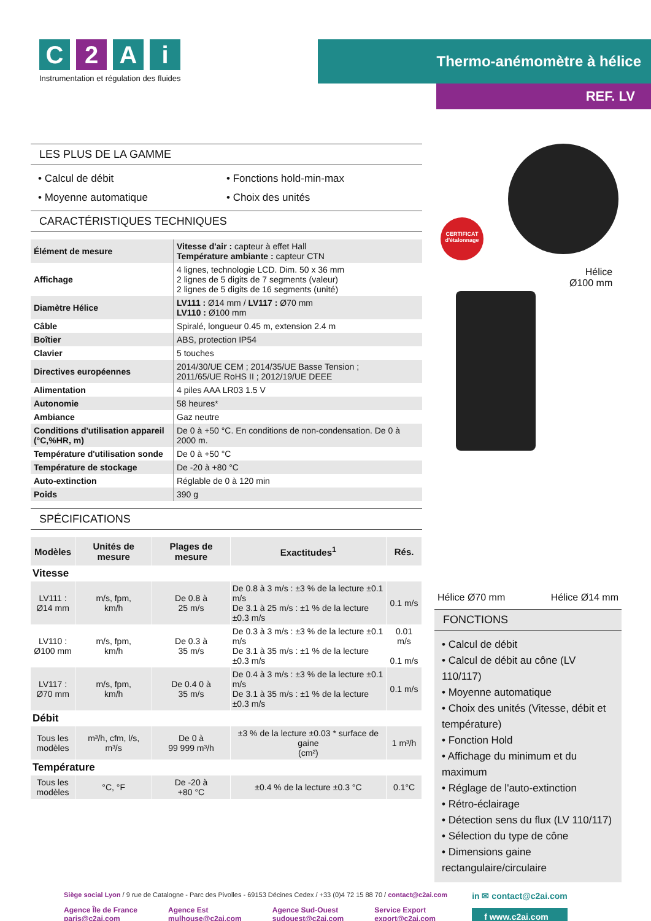C 2 A i
Instrumentation et régulation des fluides
Thermo-anémomètre à hélice
REF. LV
LES PLUS DE LA GAMME
• Calcul de débit
• Fonctions hold-min-max
• Moyenne automatique
• Choix des unités
CARACTÉRISTIQUES TECHNIQUES
| Élément de mesure | Vitesse d'air : capteur à effet Hall Température ambiante : capteur CTN |
| Affichage | 4 lignes, technologie LCD. Dim. 50 x 36 mm 2 lignes de 5 digits de 7 segments (valeur) 2 lignes de 5 digits de 16 segments (unité) |
| Diamètre Hélice | LV111 : Ø14 mm / LV117 : Ø70 mm LV110 : Ø100 mm |
| Câble | Spiralé, longueur 0.45 m, extension 2.4 m |
| Boîtier | ABS, protection IP54 |
| Clavier | 5 touches |
| Directives européennes | 2014/30/UE CEM ; 2014/35/UE Basse Tension ; 2011/65/UE RoHS II ; 2012/19/UE DEEE |
| Alimentation | 4 piles AAA LR03 1.5 V |
| Autonomie | 58 heures* |
| Ambiance | Gaz neutre |
| Conditions d'utilisation appareil (°C,%HR, m) | De 0 à +50 °C. En conditions de non-condensation. De 0 à 2000 m. |
| Température d'utilisation sonde | De 0 à +50 °C |
| Température de stockage | De -20 à +80 °C |
| Auto-extinction | Réglable de 0 à 120 min |
| Poids | 390 g |
SPÉCIFICATIONS
| Modèles | Unités de mesure | Plages de mesure | Exactitudes<sup>1</sup> | Rés. |
| --- | --- | --- | --- | --- |
| Vitesse | | | | |
| LV111 : Ø14 mm | m/s, fpm, km/h | De 0.8 à 25 m/s | De 0.8 à 3 m/s : ±3 % de la lecture ±0.1 m/s De 3.1 à 25 m/s : ±1 % de la lecture ±0.3 m/s | 0.1 m/s |
| LV110 : Ø100 mm | m/s, fpm, km/h | De 0.3 à 35 m/s | De 0.3 à 3 m/s : ±3 % de la lecture ±0.1 m/s De 3.1 à 35 m/s : ±1 % de la lecture ±0.3 m/s | 0.01 m/s 0.1 m/s |
| LV117 : Ø70 mm | m/s, fpm, km/h | De 0.4 0 à 35 m/s | De 0.4 à 3 m/s : ±3 % de la lecture ±0.1 m/s De 3.1 à 35 m/s : ±1 % de la lecture ±0.3 m/s | 0.1 m/s |
| Débit | | | | |
| Tous les modèles | m³/h, cfm, l/s, m³/s | De 0 à 99 999 m³/h | ±3 % de la lecture ±0.03 * surface de gaine (cm²) | 1 m³/h |
| Température | | | | |
| Tous les modèles | °C, °F | De -20 à +80 °C | ±0.4 % de la lecture ±0.3 °C | 0.1°C |
CERTIFICAT
d'étalonnage
Hélice
Ø100 mm
Hélice Ø70 mm Hélice Ø14 mm
FONCTIONS
• Calcul de débit
• Calcul de débit au cône (LV 110/117)
• Moyenne automatique
• Choix des unités (Vitesse, débit et température)
• Fonction Hold
• Affichage du minimum et du maximum
• Réglage de l'auto-extinction
• Rétro-éclairage
• Détection sens du flux (LV 110/117)
• Sélection du type de cône
• Dimensions gaine rectangulaire/circulaire
Siège social Lyon / 9 rue de Catalogne - Parc des Pivolles - 69153 Décines Cedex / +33 (0)4 72 15 88 70 / contact@c2ai.com
Agence Île de France
paris@c2ai.com
Agence Est
mulhouse@c2ai.com
Agence Sud-Ouest
sudouest@c2ai.com
Service Export
export@c2ai.com
in ✉ contact@c2ai.com
f www.c2ai.com